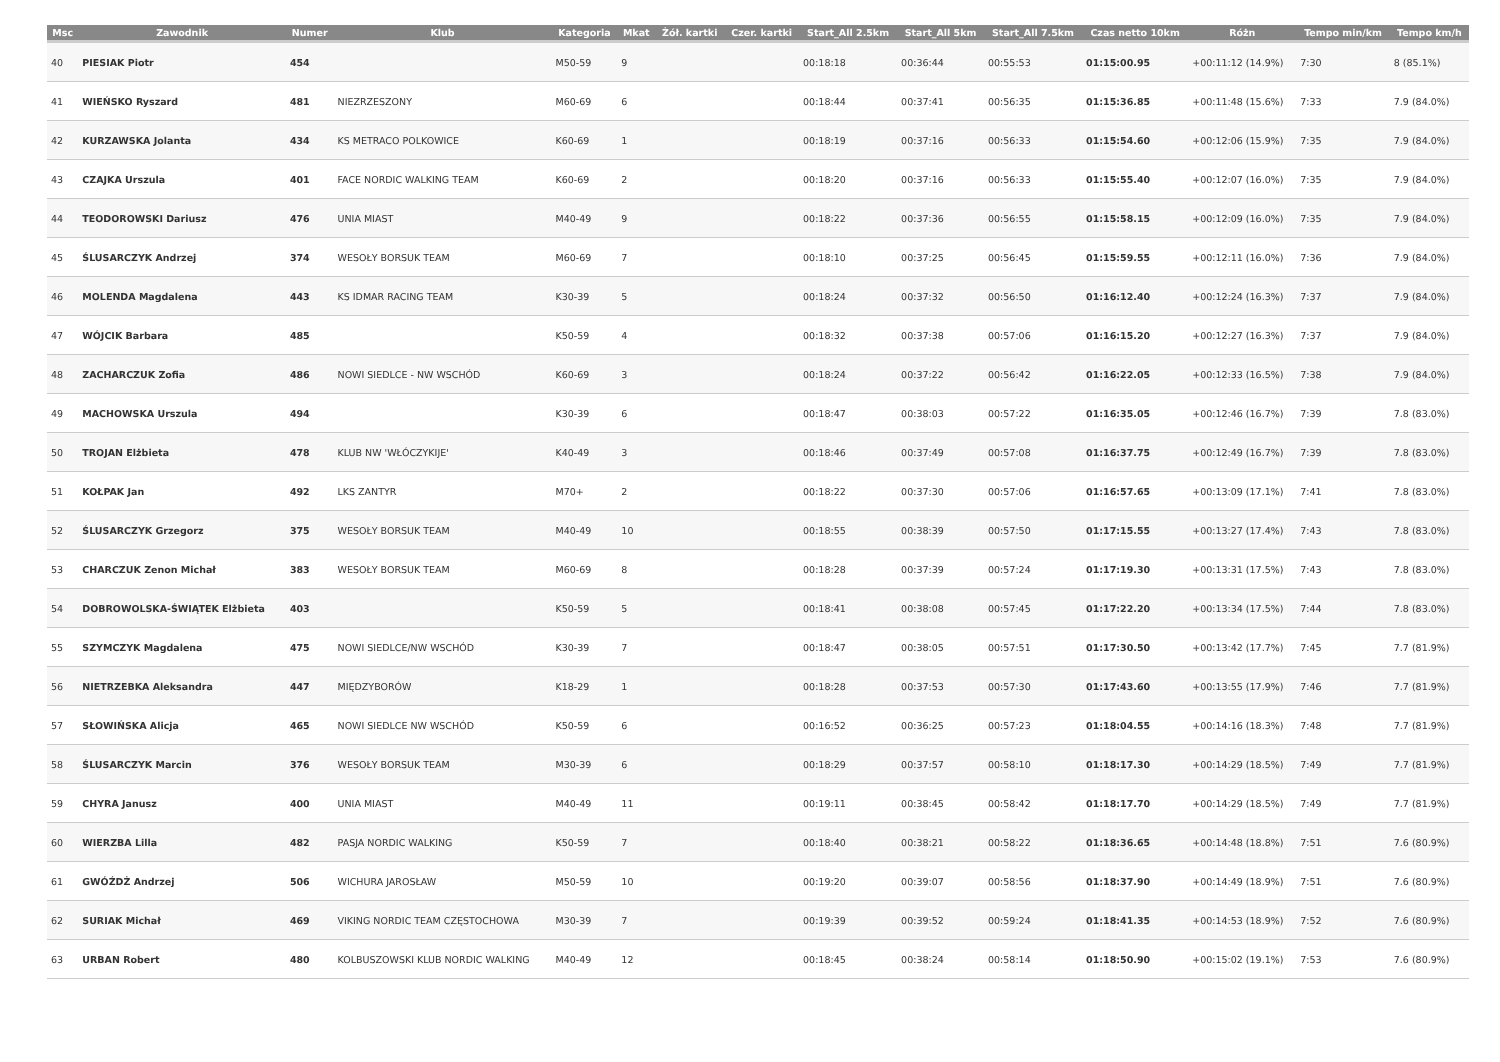| Msc | Zawodnik | Numer | Klub | Kategoria | Mkat | Żół. kartki | Czer. kartki | Start_All 2.5km | Start_All 5km | Start_All 7.5km | Czas netto 10km | Różn | Tempo min/km | Tempo km/h |
| --- | --- | --- | --- | --- | --- | --- | --- | --- | --- | --- | --- | --- | --- | --- |
| 40 | PIESIAK Piotr | 454 | | M50-59 | 9 | | | 00:18:18 | 00:36:44 | 00:55:53 | 01:15:00.95 | +00:11:12 (14.9%) | 7:30 | 8 (85.1%) |
| 41 | WIEŃSKO Ryszard | 481 | NIEZRZESZONY | M60-69 | 6 | | | 00:18:44 | 00:37:41 | 00:56:35 | 01:15:36.85 | +00:11:48 (15.6%) | 7:33 | 7.9 (84.0%) |
| 42 | KURZAWSKA Jolanta | 434 | KS METRACO POLKOWICE | K60-69 | 1 | | | 00:18:19 | 00:37:16 | 00:56:33 | 01:15:54.60 | +00:12:06 (15.9%) | 7:35 | 7.9 (84.0%) |
| 43 | CZAJKA Urszula | 401 | FACE NORDIC WALKING TEAM | K60-69 | 2 | | | 00:18:20 | 00:37:16 | 00:56:33 | 01:15:55.40 | +00:12:07 (16.0%) | 7:35 | 7.9 (84.0%) |
| 44 | TEODOROWSKI Dariusz | 476 | UNIA MIAST | M40-49 | 9 | | | 00:18:22 | 00:37:36 | 00:56:55 | 01:15:58.15 | +00:12:09 (16.0%) | 7:35 | 7.9 (84.0%) |
| 45 | ŚLUSARCZYK Andrzej | 374 | WESOŁY BORSUK TEAM | M60-69 | 7 | | | 00:18:10 | 00:37:25 | 00:56:45 | 01:15:59.55 | +00:12:11 (16.0%) | 7:36 | 7.9 (84.0%) |
| 46 | MOLENDA Magdalena | 443 | KS IDMAR RACING TEAM | K30-39 | 5 | | | 00:18:24 | 00:37:32 | 00:56:50 | 01:16:12.40 | +00:12:24 (16.3%) | 7:37 | 7.9 (84.0%) |
| 47 | WÓJCIK Barbara | 485 | | K50-59 | 4 | | | 00:18:32 | 00:37:38 | 00:57:06 | 01:16:15.20 | +00:12:27 (16.3%) | 7:37 | 7.9 (84.0%) |
| 48 | ZACHARCZUK Zofia | 486 | NOWI SIEDLCE - NW WSCHÓD | K60-69 | 3 | | | 00:18:24 | 00:37:22 | 00:56:42 | 01:16:22.05 | +00:12:33 (16.5%) | 7:38 | 7.9 (84.0%) |
| 49 | MACHOWSKA Urszula | 494 | | K30-39 | 6 | | | 00:18:47 | 00:38:03 | 00:57:22 | 01:16:35.05 | +00:12:46 (16.7%) | 7:39 | 7.8 (83.0%) |
| 50 | TROJAN Elżbieta | 478 | KLUB NW 'WŁÓCZYKIJE' | K40-49 | 3 | | | 00:18:46 | 00:37:49 | 00:57:08 | 01:16:37.75 | +00:12:49 (16.7%) | 7:39 | 7.8 (83.0%) |
| 51 | KOŁPAK Jan | 492 | LKS ZANTYR | M70+ | 2 | | | 00:18:22 | 00:37:30 | 00:57:06 | 01:16:57.65 | +00:13:09 (17.1%) | 7:41 | 7.8 (83.0%) |
| 52 | ŚLUSARCZYK Grzegorz | 375 | WESOŁY BORSUK TEAM | M40-49 | 10 | | | 00:18:55 | 00:38:39 | 00:57:50 | 01:17:15.55 | +00:13:27 (17.4%) | 7:43 | 7.8 (83.0%) |
| 53 | CHARCZUK Zenon Michał | 383 | WESOŁY BORSUK TEAM | M60-69 | 8 | | | 00:18:28 | 00:37:39 | 00:57:24 | 01:17:19.30 | +00:13:31 (17.5%) | 7:43 | 7.8 (83.0%) |
| 54 | DOBROWOLSKA-ŚWIĄTEK Elżbieta | 403 | | K50-59 | 5 | | | 00:18:41 | 00:38:08 | 00:57:45 | 01:17:22.20 | +00:13:34 (17.5%) | 7:44 | 7.8 (83.0%) |
| 55 | SZYMCZYK Magdalena | 475 | NOWI SIEDLCE/NW WSCHÓD | K30-39 | 7 | | | 00:18:47 | 00:38:05 | 00:57:51 | 01:17:30.50 | +00:13:42 (17.7%) | 7:45 | 7.7 (81.9%) |
| 56 | NIETRZEBKA Aleksandra | 447 | MIĘDZYBORÓW | K18-29 | 1 | | | 00:18:28 | 00:37:53 | 00:57:30 | 01:17:43.60 | +00:13:55 (17.9%) | 7:46 | 7.7 (81.9%) |
| 57 | SŁOWIŃSKA Alicja | 465 | NOWI SIEDLCE NW WSCHÓD | K50-59 | 6 | | | 00:16:52 | 00:36:25 | 00:57:23 | 01:18:04.55 | +00:14:16 (18.3%) | 7:48 | 7.7 (81.9%) |
| 58 | ŚLUSARCZYK Marcin | 376 | WESOŁY BORSUK TEAM | M30-39 | 6 | | | 00:18:29 | 00:37:57 | 00:58:10 | 01:18:17.30 | +00:14:29 (18.5%) | 7:49 | 7.7 (81.9%) |
| 59 | CHYRA Janusz | 400 | UNIA MIAST | M40-49 | 11 | | | 00:19:11 | 00:38:45 | 00:58:42 | 01:18:17.70 | +00:14:29 (18.5%) | 7:49 | 7.7 (81.9%) |
| 60 | WIERZBA Lilla | 482 | PASJA NORDIC WALKING | K50-59 | 7 | | | 00:18:40 | 00:38:21 | 00:58:22 | 01:18:36.65 | +00:14:48 (18.8%) | 7:51 | 7.6 (80.9%) |
| 61 | GWÓŹDŻ Andrzej | 506 | WICHURA JAROSŁAW | M50-59 | 10 | | | 00:19:20 | 00:39:07 | 00:58:56 | 01:18:37.90 | +00:14:49 (18.9%) | 7:51 | 7.6 (80.9%) |
| 62 | SURIAK Michał | 469 | VIKING NORDIC TEAM CZĘSTOCHOWA | M30-39 | 7 | | | 00:19:39 | 00:39:52 | 00:59:24 | 01:18:41.35 | +00:14:53 (18.9%) | 7:52 | 7.6 (80.9%) |
| 63 | URBAN Robert | 480 | KOLBUSZOWSKI KLUB NORDIC WALKING | M40-49 | 12 | | | 00:18:45 | 00:38:24 | 00:58:14 | 01:18:50.90 | +00:15:02 (19.1%) | 7:53 | 7.6 (80.9%) |